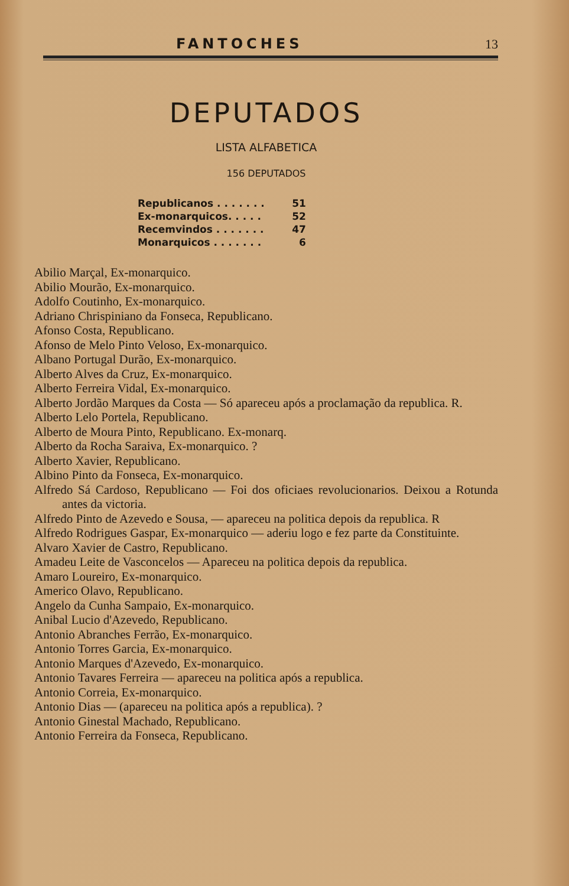FANTOCHES 13
DEPUTADOS
LISTA ALFABETICA
156 DEPUTADOS
| Republicanos . . . . . . . | 51 |
| Ex-monarquicos. . . . . | 52 |
| Recemvindos . . . . . . . | 47 |
| Monarquicos . . . . . . . | 6 |
Abilio Marçal, Ex-monarquico.
Abilio Mourão, Ex-monarquico.
Adolfo Coutinho, Ex-monarquico.
Adriano Chrispiniano da Fonseca, Republicano.
Afonso Costa, Republicano.
Afonso de Melo Pinto Veloso, Ex-monarquico.
Albano Portugal Durão, Ex-monarquico.
Alberto Alves da Cruz, Ex-monarquico.
Alberto Ferreira Vidal, Ex-monarquico.
Alberto Jordão Marques da Costa — Só apareceu após a proclamação da republica. R.
Alberto Lelo Portela, Republicano.
Alberto de Moura Pinto, Republicano. Ex-monarq.
Alberto da Rocha Saraiva, Ex-monarquico. ?
Alberto Xavier, Republicano.
Albino Pinto da Fonseca, Ex-monarquico.
Alfredo Sá Cardoso, Republicano — Foi dos oficiaes revolucionarios. Deixou a Rotunda antes da victoria.
Alfredo Pinto de Azevedo e Sousa, — apareceu na politica depois da republica. R
Alfredo Rodrigues Gaspar, Ex-monarquico — aderiu logo e fez parte da Constituinte.
Alvaro Xavier de Castro, Republicano.
Amadeu Leite de Vasconcelos — Apareceu na politica depois da republica.
Amaro Loureiro, Ex-monarquico.
Americo Olavo, Republicano.
Angelo da Cunha Sampaio, Ex-monarquico.
Anibal Lucio d'Azevedo, Republicano.
Antonio Abranches Ferrão, Ex-monarquico.
Antonio Torres Garcia, Ex-monarquico.
Antonio Marques d'Azevedo, Ex-monarquico.
Antonio Tavares Ferreira — apareceu na politica após a republica.
Antonio Correia, Ex-monarquico.
Antonio Dias — (apareceu na politica após a republica). ?
Antonio Ginestal Machado, Republicano.
Antonio Ferreira da Fonseca, Republicano.